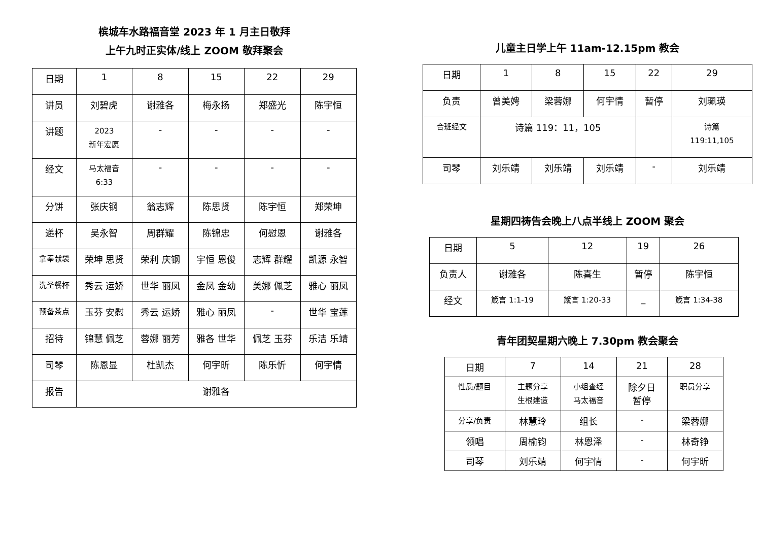槟城车水路福音堂 2023 年 1 月主日敬拜
上午九时正实体/线上 ZOOM 敬拜聚会
| 日期 | 1 | 8 | 15 | 22 | 29 |
| --- | --- | --- | --- | --- | --- |
| 讲员 | 刘碧虎 | 谢雅各 | 梅永扬 | 郑盛光 | 陈宇恒 |
| 讲题 | 2023 新年宏愿 | - | - | - | - |
| 经文 | 马太福音 6:33 | - | - | - | - |
| 分饼 | 张庆钢 | 翁志辉 | 陈思贤 | 陈宇恒 | 郑荣坤 |
| 递杯 | 吴永智 | 周群耀 | 陈锦忠 | 何慰恩 | 谢雅各 |
| 拿奉献袋 | 荣坤 思贤 | 荣利 庆钢 | 宇恒 恩俊 | 志辉 群耀 | 凯源 永智 |
| 洗圣餐杯 | 秀云 运娇 | 世华 丽凤 | 金凤 金幼 | 美娜 佩芝 | 雅心 丽凤 |
| 预备茶点 | 玉芬 安慰 | 秀云 运娇 | 雅心 丽凤 | - | 世华 宝莲 |
| 招待 | 锦慧 佩芝 | 蓉娜 丽芳 | 雅各 世华 | 佩芝 玉芬 | 乐洁 乐靖 |
| 司琴 | 陈恩显 | 杜凯杰 | 何宇昕 | 陈乐忻 | 何宇情 |
| 报告 | 谢雅各 | | | | |
儿童主日学上午 11am-12.15pm 教会
| 日期 | 1 | 8 | 15 | 22 | 29 |
| --- | --- | --- | --- | --- | --- |
| 负责 | 曾美娉 | 梁蓉娜 | 何宇情 | 暂停 | 刘珮瑛 |
| 合班经文 | 诗篇 119：11，105 | | | | 诗篇 119:11,105 |
| 司琴 | 刘乐靖 | 刘乐靖 | 刘乐靖 | - | 刘乐靖 |
星期四祷告会晚上八点半线上 ZOOM 聚会
| 日期 | 5 | 12 | 19 | 26 |
| --- | --- | --- | --- | --- |
| 负责人 | 谢雅各 | 陈喜生 | 暂停 | 陈宇恒 |
| 经文 | 箴言 1:1-19 | 箴言 1:20-33 | _ | 箴言 1:34-38 |
青年团契星期六晚上 7.30pm 教会聚会
| 日期 | 7 | 14 | 21 | 28 |
| --- | --- | --- | --- | --- |
| 性质/题目 | 主题分享 生根建造 | 小组查经 马太福音 | 除夕日 暂停 | 职员分享 |
| 分享/负责 | 林慧玲 | 组长 | - | 梁蓉娜 |
| 领唱 | 周榆钧 | 林恩泽 | - | 林奇铮 |
| 司琴 | 刘乐靖 | 何宇情 | - | 何宇昕 |